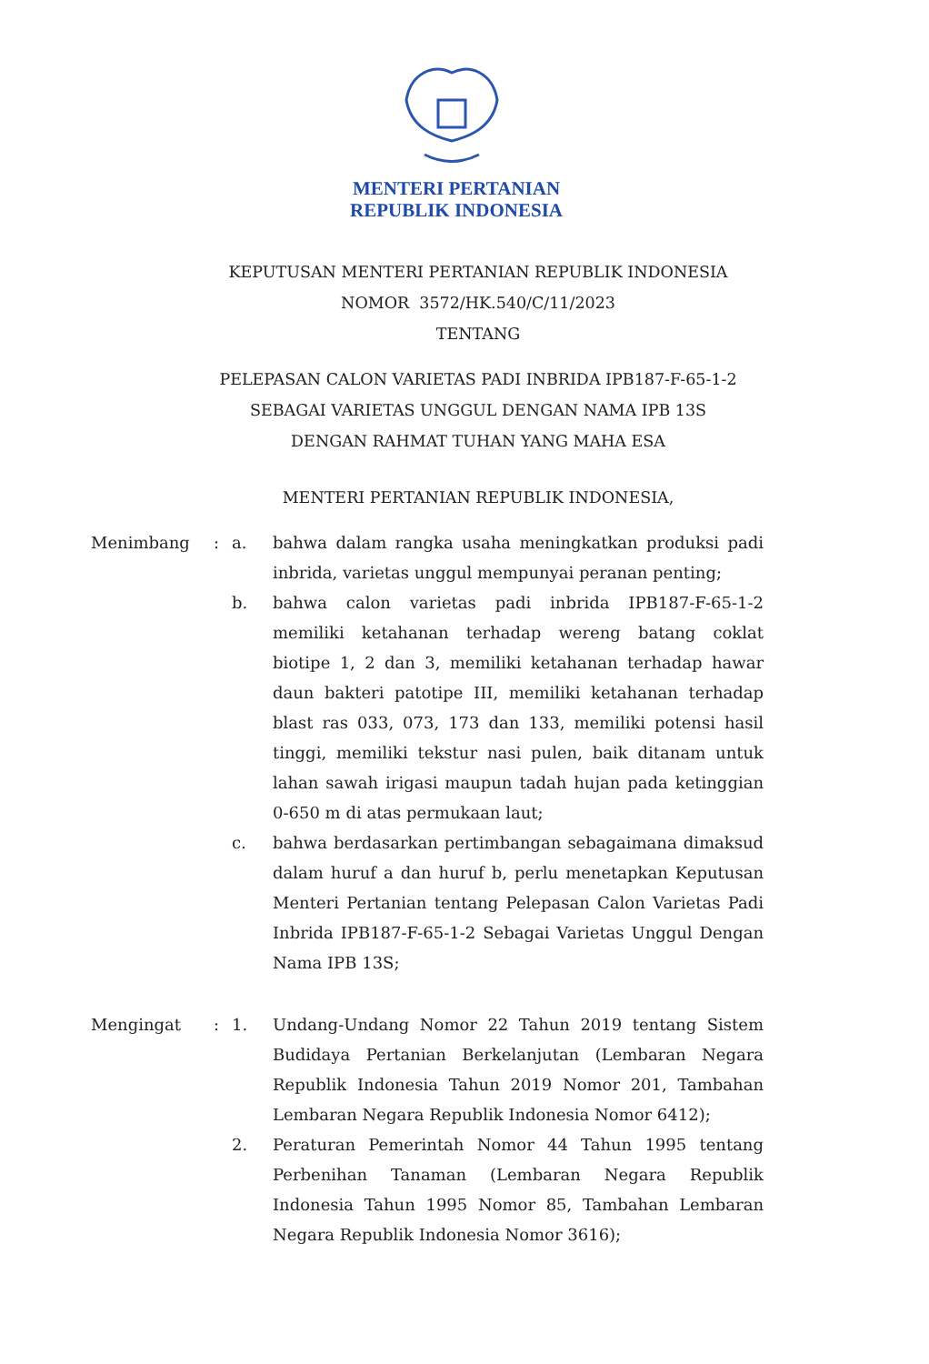MENTERI PERTANIAN
REPUBLIK INDONESIA
KEPUTUSAN MENTERI PERTANIAN REPUBLIK INDONESIA
NOMOR 3572/HK.540/C/11/2023
TENTANG
PELEPASAN CALON VARIETAS PADI INBRIDA IPB187-F-65-1-2
SEBAGAI VARIETAS UNGGUL DENGAN NAMA IPB 13S
DENGAN RAHMAT TUHAN YANG MAHA ESA
MENTERI PERTANIAN REPUBLIK INDONESIA,
Menimbang : a. bahwa dalam rangka usaha meningkatkan produksi padi inbrida, varietas unggul mempunyai peranan penting;
b. bahwa calon varietas padi inbrida IPB187-F-65-1-2 memiliki ketahanan terhadap wereng batang coklat biotipe 1, 2 dan 3, memiliki ketahanan terhadap hawar daun bakteri patotipe III, memiliki ketahanan terhadap blast ras 033, 073, 173 dan 133, memiliki potensi hasil tinggi, memiliki tekstur nasi pulen, baik ditanam untuk lahan sawah irigasi maupun tadah hujan pada ketinggian 0-650 m di atas permukaan laut;
c. bahwa berdasarkan pertimbangan sebagaimana dimaksud dalam huruf a dan huruf b, perlu menetapkan Keputusan Menteri Pertanian tentang Pelepasan Calon Varietas Padi Inbrida IPB187-F-65-1-2 Sebagai Varietas Unggul Dengan Nama IPB 13S;
Mengingat : 1. Undang-Undang Nomor 22 Tahun 2019 tentang Sistem Budidaya Pertanian Berkelanjutan (Lembaran Negara Republik Indonesia Tahun 2019 Nomor 201, Tambahan Lembaran Negara Republik Indonesia Nomor 6412);
2. Peraturan Pemerintah Nomor 44 Tahun 1995 tentang Perbenihan Tanaman (Lembaran Negara Republik Indonesia Tahun 1995 Nomor 85, Tambahan Lembaran Negara Republik Indonesia Nomor 3616);